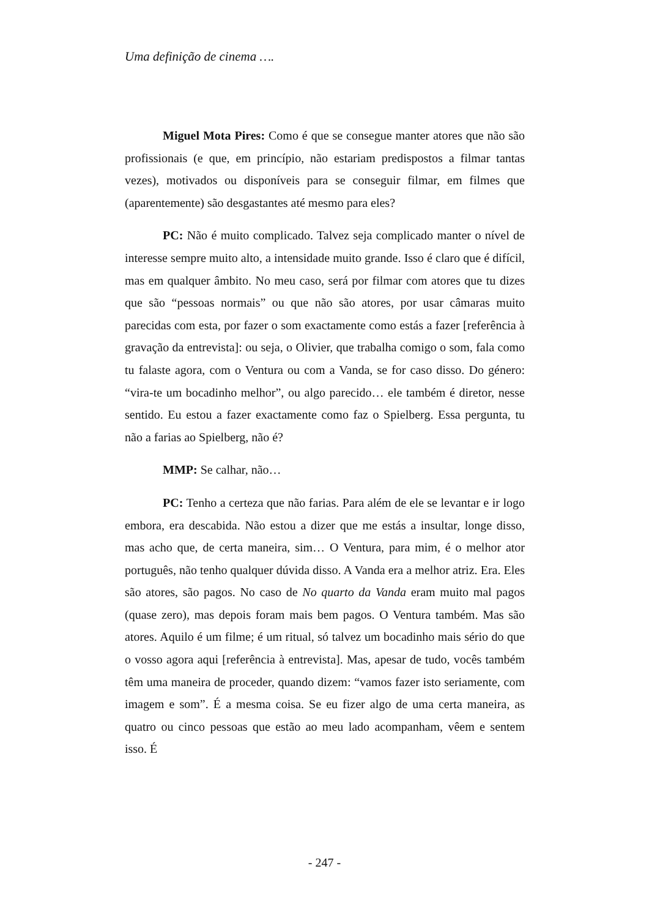Uma definição de cinema ….
Miguel Mota Pires: Como é que se consegue manter atores que não são profissionais (e que, em princípio, não estariam predispostos a filmar tantas vezes), motivados ou disponíveis para se conseguir filmar, em filmes que (aparentemente) são desgastantes até mesmo para eles?
PC: Não é muito complicado. Talvez seja complicado manter o nível de interesse sempre muito alto, a intensidade muito grande. Isso é claro que é difícil, mas em qualquer âmbito. No meu caso, será por filmar com atores que tu dizes que são “pessoas normais” ou que não são atores, por usar câmaras muito parecidas com esta, por fazer o som exactamente como estás a fazer [referência à gravação da entrevista]: ou seja, o Olivier, que trabalha comigo o som, fala como tu falaste agora, com o Ventura ou com a Vanda, se for caso disso. Do género: “vira-te um bocadinho melhor”, ou algo parecido… ele também é diretor, nesse sentido. Eu estou a fazer exactamente como faz o Spielberg. Essa pergunta, tu não a farias ao Spielberg, não é?
MMP: Se calhar, não…
PC: Tenho a certeza que não farias. Para além de ele se levantar e ir logo embora, era descabida. Não estou a dizer que me estás a insultar, longe disso, mas acho que, de certa maneira, sim… O Ventura, para mim, é o melhor ator português, não tenho qualquer dúvida disso. A Vanda era a melhor atriz. Era. Eles são atores, são pagos. No caso de No quarto da Vanda eram muito mal pagos (quase zero), mas depois foram mais bem pagos. O Ventura também. Mas são atores. Aquilo é um filme; é um ritual, só talvez um bocadinho mais sério do que o vosso agora aqui [referência à entrevista]. Mas, apesar de tudo, vocês também têm uma maneira de proceder, quando dizem: “vamos fazer isto seriamente, com imagem e som”. É a mesma coisa. Se eu fizer algo de uma certa maneira, as quatro ou cinco pessoas que estão ao meu lado acompanham, vêem e sentem isso. É
- 247 -